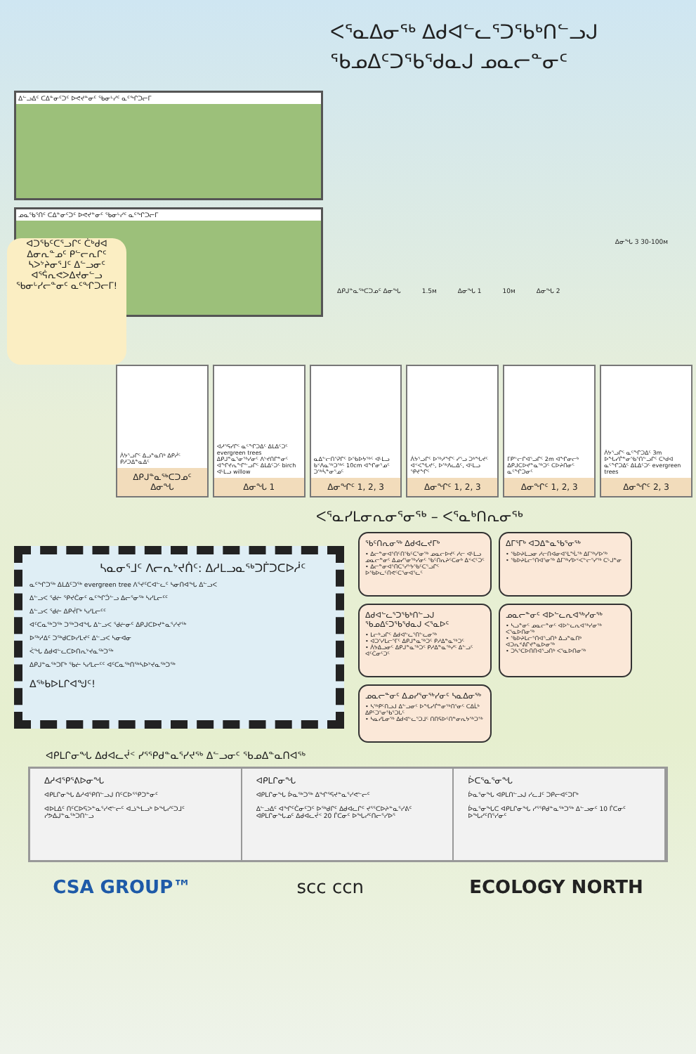ᐸᕐᓇᐃᓂᖅ ᐃᑯᐊᓪᓚᕐᑐᖃᒃᑎᓪᓗᒍ ᖃᓄᐃᑦᑐᖃᖁᓇᒍ ᓄᓇᓕᓐᓂᑦ
ᐃᓪᓗᐃᑦ ᑕᐃᓐᓂᑦᑐᑦ ᐅᕙᔪᓐᓂᑦ ᖃᓂᒡᓯᑦ ᓇᑦᖏᑐᓕᒥ
ᓄᓇᖃᕐᑎᑦ ᑕᐃᓐᓂᑦᑐᑦ ᐅᕙᔪᓐᓂᑦ ᖃᓂᒡᓯᑦ ᓇᑦᖏᑐᓕᒥ
ᐃᓂᖓ 3 30-100м
ᐃᑭᒍᓐᓇᖅᑕᑐᓄᑦ ᐃᓂᖓ 1.5м ᐃᓂᖓ 1 10м ᐃᓂᖓ 2
ᐊᑐᖃᑦᑕᕐᓗᒋᑦ ᑖᒃᑯᐊ ᐃᓂᕆᓐᓄᑦ ᑭᓪᓕᕆᒋᑦ ᓴᐳᔾᔨᓂᕐᒧᑦ ᐃᓪᓗᓂᑦ ᐊᕐᕌᕆᕙᐳᐃᔪᓂᓪᓗ ᖃᓂᒡᓯᓕᓐᓂᑦ ᓇᑦᖏᑐᓕᒥ!
ᐲᔭᕐᓗᒋᑦ ᐃᓗᓐᓇᑎᒃ ᐃᑭᓲᑦ ᑭᓱᑐᐃᓐᓇᐃᑦ
ᐃᑭᒍᓐᓇᖅᑕᑐᓄᑦ ᐃᓂᖓ
ᐊᓱᕐᕋᓯᒋᑦ ᓇᑦᖏᑐᐃᑦ ᐃᒪᐃᑦᑐᑦ evergreen trees ᐃᑭᒍᓐᓇᕐᓂᖅᓯᓂᑦ ᐱᔾᔪᑎᒋᓐᓂᑦ ᐊᖏᔪᕆᖕᒋᓪᓗᒋᑦ ᐃᒪᐃᑦᑐᑦ birch ᐊᒻᒪᓗ willow
ᐃᓂᖓ 1
ᓇᐃᓪᓕᑎᕐᕈᒋᑦ ᐅᖃᐅᔭᖅᑦ ᐊᒻᒪᓗ ᑲᑉᐱᓇᖅᑐᖅᑦ 10cm ᐊᖏᓂᕐᓄᑦ ᑐᖅᓵᓐᓂᕐᓄᑦ
ᐃᓂᖏᑦ 1, 2, 3
ᐲᔭᕐᓗᒋᑦ ᐅᖅᓱᖏᑦ ᓯᕐᓗ ᑐᒃᖓᔪᑦ ᐊᑉᐸᖓᔪᑦ, ᐅᖅᐱᓚᐃᑦ, ᐊᒻᒪᓗ ᕿᔪᖏᑦ
ᐃᓂᖏᑦ 1, 2, 3
ᒥᑭᓪᓕᒋᐊᕐᓗᒋᑦ 2m ᐊᖏᓂᓕᒃ ᐃᑭᒍᑕᐅᔪᓐᓇᖅᑐᑦ ᑕᐅᔨᑎᓂᑦ ᓇᑦᖏᑐᓂᑦ
ᐃᓂᖏᑦ 1, 2, 3
ᐲᔭᕐᓗᒋᑦ ᓇᑦᖏᑐᐃᑦ 3m ᐅᖓᓯᒌᓐᓂᖃᕐᑎᓪᓗᒋᑦ ᑕᒃᑯᐊ ᓇᑦᖏᑐᐃᑦ ᐃᒪᐃᑦᑐᑦ evergreen trees
ᐃᓂᖏᑦ 2, 3
ᐸᕐᓇᓯᒪᓂᕆᓂᕐᓂᖅ – ᐸᕐᓇᒃᑎᕆᓂᖅ
ᓴᓇᓂᕐᒧᑦ ᐱᓕᕆᔾᔪᑏᑦ: ᐃᓱᒪᓗᓇᖅᑐᒦᑐᑕᐅᓲᑦ
ᓇᑦᖏᑐᖅ ᐃᒪᐃᑦᑐᖅ evergreen tree ᐱᕐᔪᑦᑕᐊᓪᓚᑦ ᓴᓂᑎᐊᖓ ᐃᓪᓗᐸ
ᐃᓪᓗᐸ ᖁᓖ ᕿᔪᑖᓂᑦ ᓇᑦᖏᑑᓪᓗ ᐃᓕᕐᓂᖅ ᓴᓯᒪᓕᑦᑦ
ᐃᓪᓗᐸ ᖁᓖ ᐃᑭᔫᒥᒃ ᓴᓯᒪᓕᑦᑦ
ᐊᑦᑕᓇᖅᑐᖅ ᑐᖅᑐᐊᖓ ᐃᓪᓗᐸ ᖁᓖᓂᑦ ᐃᑭᒍᑕᐅᔪᓐᓇᕐᓯᔪᖅ
ᐅᖅᓱᐃᑦ ᑐᖅᑯᑕᐅᓯᒪᔪᑦ ᐃᓪᓗᐸ ᓴᓂᐊᓂ
ᐹᖓ ᐃᑯᐊᓪᓚᑕᐅᑎᕆᔾᔪᓇᖅᑐᖅ
ᐃᑭᒍᓐᓇᖅᑐᒥᒃ ᖃᓖ ᓴᓯᒪᓕᑦᑦ ᐊᑦᑕᓇᖅᑎᖅᓴᐅᔾᔪᓇᖅᑐᖅ
ᐃᖅᑲᐅᒪᒋᐊᖑᑦ!
ᖃᑦᑎᕆᓂᖅ ᐃᑯᐊᓚᔪᒥᒃ
• ᐃᓕᓐᓂᐊᕐᑎᑦᑎᖃᑦᑕᕐᓂᖅ ᓄᓇᓕᐅᔪᑦ ᓱᓕ ᐊᒻᒪᓗ ᓄᓇᓕᓐᓂᑦ ᐃᓄᓯᕐᓂᖅᓯᓂᑦ ᖃᑦᑎᕆᔨᑦᑕᓂᒃ ᐃᑉᐸᑦᑐᑦ
• ᐃᓕᓐᓂᐊᕐᑎᑕᕐᓯᔾᔭᖃᑦᑕᕐᓗᒋᑦ ᐅᖃᐅᓚᑦᑎᕙᑦᑕᕐᓂᐊᕐᓚᑦ
ᐃᒥᕐᒥᒃ ᐊᑐᐃᓐᓇᖃᕐᓂᖅ
• ᖃᐅᔨᒪᓗᓂ ᓱᓕᑎᐊᓂᐊᕐᒪᖔᖅ ᐃᒥᖅᓯᐅᖅ
• ᖃᐅᔨᒪᓕᕐᑎᐊᕐᓂᖅ ᐃᒥᖅᓯᐅᑉᐸᓪᓕᕐᓯᖅ ᑕᒡᒍᓐᓂ
ᐃᑯᐊᓪᓚᕐᑐᖃᒃᑎᓪᓗᒍ ᖃᓄᐃᑦᑐᖃᖁᓇᒍ ᐸᕐᓇᐅᑦ
• ᒪᓕᒃᓗᒋᑦ ᐃᑯᐊᓪᓚᕐᑎᓪᓚᓂᖅ
• ᐊᑐᕐᓯᒪᓕᕐᒥᑦ ᐃᑭᒍᓐᓇᖅᑐᑦ ᑭᓱᐃᓐᓇᖅᑐᑦ
• ᐲᔭᐃᓗᓂᑦ ᐃᑭᒍᓐᓇᖅᑐᑦ ᑭᓱᐃᓐᓇᖅᓯᑦ ᐃᓪᓗᑦ ᐊᑦᑖᓂᑦᑐᑦ
ᓄᓇᓕᓐᓂᑦ ᐊᐅᓪᓚᕆᐊᖅᓯᓂᖅ
• ᓴᓗᓐᓂᑦ ᓄᓇᓕᓐᓂᑦ ᐊᐅᓪᓚᕆᐊᖅᓯᓂᖅ ᐸᕐᓇᐅᑎᓂᖅ
• ᖃᐅᔨᒪᓕᕐᑎᐊᕐᓗᑎᒃ ᐃᓗᓐᓇᑎᒃ ᐊᑐᕆᕝᕕᒋᔪᓐᓇᐅᓂᖅ
• ᑐᓴᕐᑕᐅᑎᑎᐊᕐᓗᑎᒃ ᐸᕐᓇᐅᑎᓂᖅ
ᓄᓇᓕᓐᓂᑦ ᐃᓄᓯᕐᓂᖅᓯᓂᑦ ᓴᓇᐃᓂᖅ
• ᓴᖅᑭᑦᑎᓗᒍ ᐃᓪᓗᓂᑦ ᐅᖓᓯᒌᓐᓂᖅᑎᕐᓂᑦ ᑕᐃᒫᒃ ᐃᑭᑦᑐᕐᓂᖃᕐᑐᒐᑦ
• ᓴᓇᓯᒪᓂᖅ ᐃᑯᐊᓪᓚᕐᑐᒧᑦ ᑎᑎᕋᐅᑦᑎᓐᓂᕆᔭᖅᑐᖅ
ᐊᑭᒪᒋᓂᖓ ᐃᑯᐊᓚᔫᑉ ᓯᕐᕿᑯᓐᓇᕐᓯᔪᖅ ᐃᓪᓗᓂᑦ ᖃᓄᐃᓐᓇᑎᐊᖅ
ᐃᓱᐊᕿᕐᕕᐅᓂᖓ
ᐊᑭᒪᒋᓂᖓ ᐃᓱᐊᕿᑎᓪᓗᒍ ᑎᑦᑕᐅᕐᕿᑐᓐᓂᑦ
ᐊᐅᒪᐃᑦ ᑎᑦᑕᐅᕋᐳᓐᓇᕐᓯᕙᓪᓕᑦ ᐊᓘᖕᒪᓗᒃ ᐅᖓᓯᑦᑐᒧᑦ ᓯᕗᐃᒍᓐᓇᖅᑐᑎᓪᓗ
ᐊᑭᒪᒋᓂᖓ
ᐊᑭᒪᒋᓂᖓ ᐆᓇᖅᑐᖅ ᐃᖏᕐᕋᔪᓐᓇᕐᓯᕙᓪᓕᑦ
ᐃᓪᓗᐃᑦ ᐊᖏᑦᑖᓂᑦᑐᑦ ᐅᖅᑯᒋᑦ ᐃᑯᐊᓚᒋᑦ ᔪᕐᕐᑕᐅᔨᓐᓇᕐᓯᕕᑦ ᐊᑭᒪᒋᓂᖓᓄᑦ ᐃᑯᐊᓚᔫᑉ 20 ᒦᑕᓂᑦ ᐅᖓᓯᑦᑎᓕᕐᓯᐅᕐ
ᐆᑕᕐᓇᕐᓂᖓ
ᐆᓇᕐᓂᖓ ᐊᑭᒪᑎᓪᓗᒍ ᓯᓚᒧᑦ ᑐᑭᓕᐊᑦᑐᒥᒃ
ᐆᓇᕐᓂᖓᑕ ᐊᑭᒪᒋᓂᖓ ᓯᕐᕿᑯᓐᓇᖅᑐᖅ ᐃᓪᓗᓂᑦ 10 ᒦᑕᓂᑦ ᐅᖓᓯᑦᑎᕐᓯᓂᑦ
CSA GROUP™ scc ccn ECOLOGY NORTH